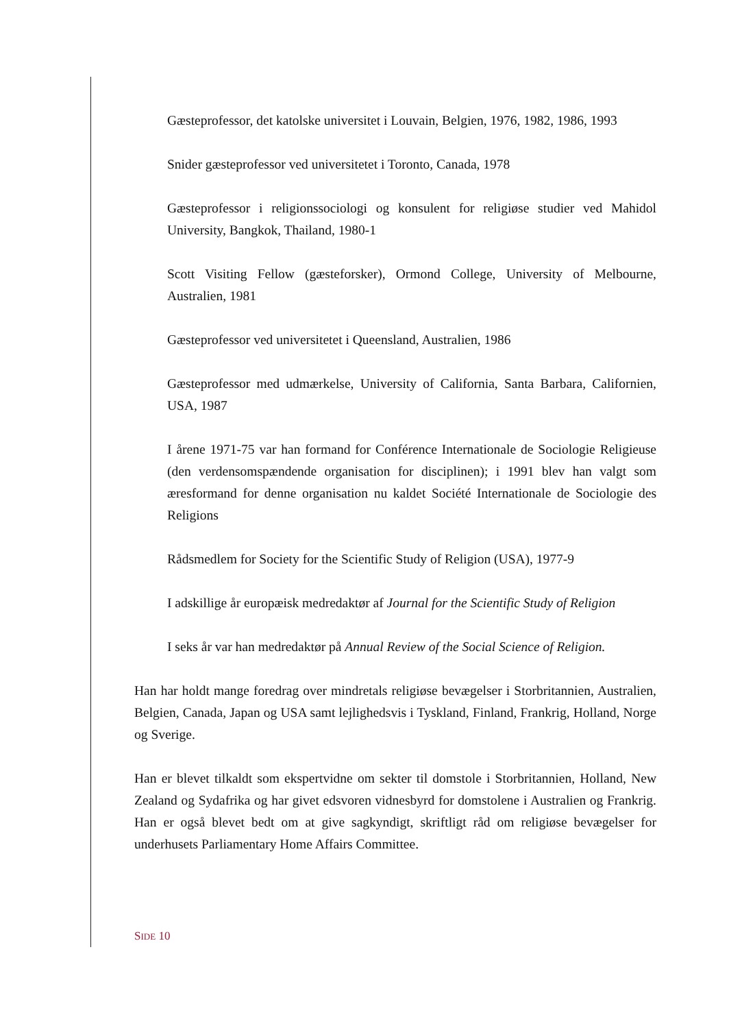Gæsteprofessor, det katolske universitet i Louvain, Belgien, 1976, 1982, 1986, 1993
Snider gæsteprofessor ved universitetet i Toronto, Canada, 1978
Gæsteprofessor i religionssociologi og konsulent for religiøse studier ved Mahidol University, Bangkok, Thailand, 1980-1
Scott Visiting Fellow (gæsteforsker), Ormond College, University of Melbourne, Australien, 1981
Gæsteprofessor ved universitetet i Queensland, Australien, 1986
Gæsteprofessor med udmærkelse, University of California, Santa Barbara, Californien, USA, 1987
I årene 1971-75 var han formand for Conférence Internationale de Sociologie Religieuse (den verdensomspændende organisation for disciplinen); i 1991 blev han valgt som æresformand for denne organisation nu kaldet Société Internationale de Sociologie des Religions
Rådsmedlem for Society for the Scientific Study of Religion (USA), 1977-9
I adskillige år europæisk medredaktør af Journal for the Scientific Study of Religion
I seks år var han medredaktør på Annual Review of the Social Science of Religion.
Han har holdt mange foredrag over mindretals religiøse bevægelser i Storbritannien, Australien, Belgien, Canada, Japan og USA samt lejlighedsvis i Tyskland, Finland, Frankrig, Holland, Norge og Sverige.
Han er blevet tilkaldt som ekspertvidne om sekter til domstole i Storbritannien, Holland, New Zealand og Sydafrika og har givet edsvoren vidnesbyrd for domstolene i Australien og Frankrig. Han er også blevet bedt om at give sagkyndigt, skriftligt råd om religiøse bevægelser for underhusets Parliamentary Home Affairs Committee.
SIDE 10